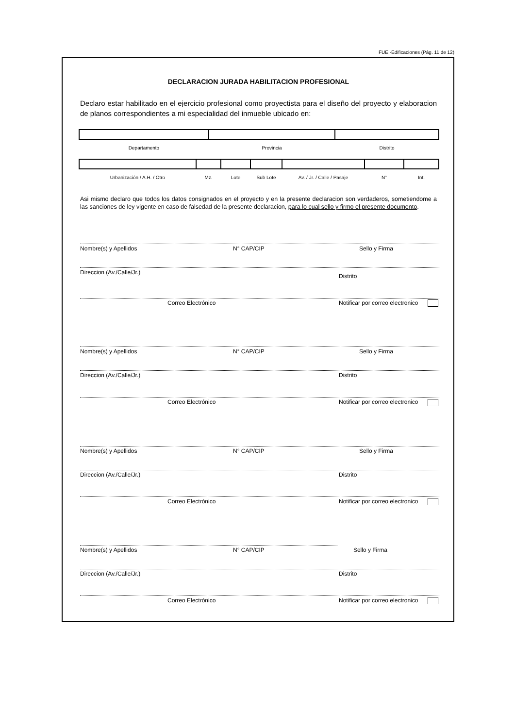FUE -Edificaciones (Pág. 11 de 12)
DECLARACION JURADA HABILITACION PROFESIONAL
Declaro estar habilitado en el ejercicio profesional como proyectista para el diseño del proyecto y elaboracion de planos correspondientes a mi especialidad del inmueble ubicado en:
| Departamento | Provincia | Distrito |
| Urbanización / A.H. / Otro | Mz. | Lote | Sub Lote | Av. / Jr. / Calle / Pasaje | N° | Int. |
Asi mismo declaro que todos los datos consignados en el proyecto y en la presente declaracion son verdaderos, sometiendome a las sanciones de ley vigente en caso de falsedad de la presente declaracion, para lo cual sello y firmo el presente documento.
Nombre(s) y Apellidos N° CAP/CIP Sello y Firma
Direccion (Av./Calle/Jr.) Distrito
Correo Electrónico Notificar por correo electronico
Nombre(s) y Apellidos N° CAP/CIP Sello y Firma
Direccion (Av./Calle/Jr.) Distrito
Correo Electrónico Notificar por correo electronico
Nombre(s) y Apellidos N° CAP/CIP Sello y Firma
Direccion (Av./Calle/Jr.) Distrito
Correo Electrónico Notificar por correo electronico
Nombre(s) y Apellidos N° CAP/CIP Sello y Firma
Direccion (Av./Calle/Jr.) Distrito
Correo Electrónico Notificar por correo electronico